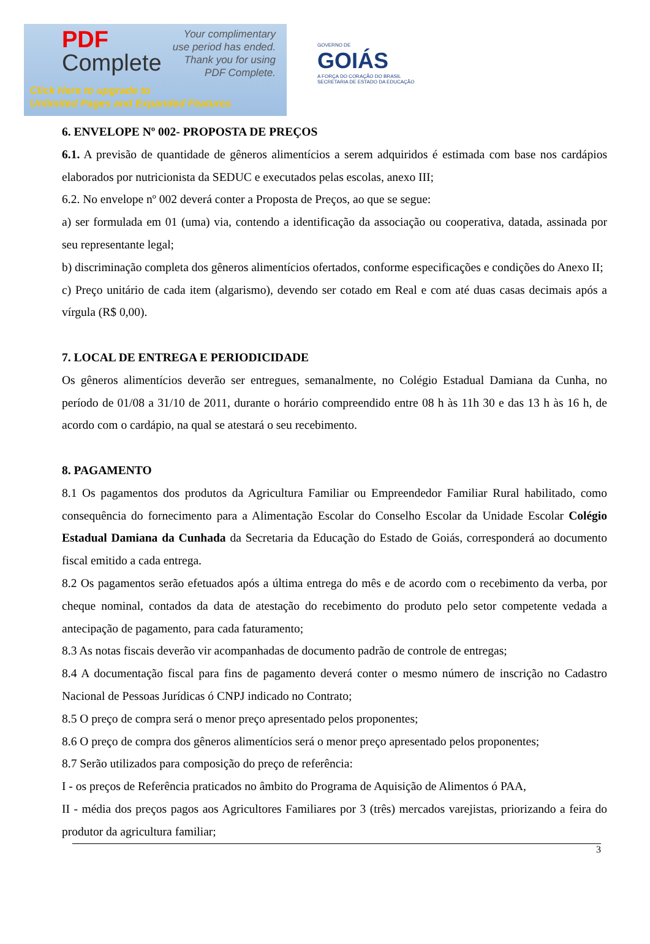PDF
Complete
Your complimentary
use period has ended.
Thank you for using
PDF Complete.
Click Here to upgrade to
Unlimited Pages and Expanded Features
GOVERNO DE
GOIÁS
A FORÇA DO CORAÇÃO DO BRASIL
SECRETARIA DE ESTADO DA EDUCAÇÃO
6. ENVELOPE Nº 002- PROPOSTA DE PREÇOS
6.1. A previsão de quantidade de gêneros alimentícios a serem adquiridos é estimada com base nos cardápios elaborados por nutricionista da SEDUC e executados pelas escolas, anexo III;
6.2. No envelope nº 002 deverá conter a Proposta de Preços, ao que se segue:
a) ser formulada em 01 (uma) via, contendo a identificação da associação ou cooperativa, datada, assinada por seu representante legal;
b) discriminação completa dos gêneros alimentícios ofertados, conforme especificações e condições do Anexo II;
c) Preço unitário de cada item (algarismo), devendo ser cotado em Real e com até duas casas decimais após a vírgula (R$ 0,00).
7. LOCAL DE ENTREGA E PERIODICIDADE
Os gêneros alimentícios deverão ser entregues, semanalmente, no Colégio Estadual Damiana da Cunha, no período de 01/08 a 31/10 de 2011, durante o horário compreendido entre 08 h às 11h 30 e das 13 h às 16 h, de acordo com o cardápio, na qual se atestará o seu recebimento.
8. PAGAMENTO
8.1 Os pagamentos dos produtos da Agricultura Familiar ou Empreendedor Familiar Rural habilitado, como consequência do fornecimento para a Alimentação Escolar do Conselho Escolar da Unidade Escolar Colégio Estadual Damiana da Cunhada da Secretaria da Educação do Estado de Goiás, corresponderá ao documento fiscal emitido a cada entrega.
8.2 Os pagamentos serão efetuados após a última entrega do mês e de acordo com o recebimento da verba, por cheque nominal, contados da data de atestação do recebimento do produto pelo setor competente vedada a antecipação de pagamento, para cada faturamento;
8.3 As notas fiscais deverão vir acompanhadas de documento padrão de controle de entregas;
8.4 A documentação fiscal para fins de pagamento deverá conter o mesmo número de inscrição no Cadastro Nacional de Pessoas Jurídicas ó CNPJ indicado no Contrato;
8.5 O preço de compra será o menor preço apresentado pelos proponentes;
8.6 O preço de compra dos gêneros alimentícios será o menor preço apresentado pelos proponentes;
8.7 Serão utilizados para composição do preço de referência:
I - os preços de Referência praticados no âmbito do Programa de Aquisição de Alimentos ó PAA,
II - média dos preços pagos aos Agricultores Familiares por 3 (três) mercados varejistas, priorizando a feira do produtor da agricultura familiar;
3